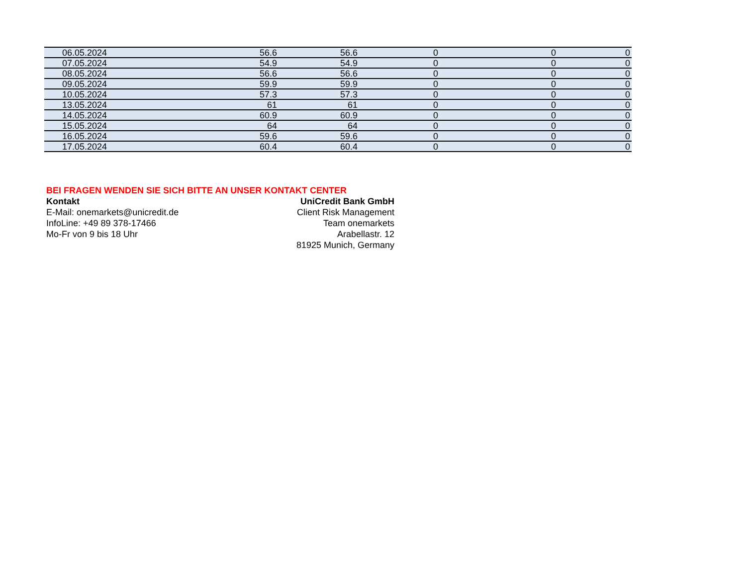| 06.05.2024 | 56.6 | 56.6 | 0 | 0 | 0 |
| 07.05.2024 | 54.9 | 54.9 | 0 | 0 | 0 |
| 08.05.2024 | 56.6 | 56.6 | 0 | 0 | 0 |
| 09.05.2024 | 59.9 | 59.9 | 0 | 0 | 0 |
| 10.05.2024 | 57.3 | 57.3 | 0 | 0 | 0 |
| 13.05.2024 | 61 | 61 | 0 | 0 | 0 |
| 14.05.2024 | 60.9 | 60.9 | 0 | 0 | 0 |
| 15.05.2024 | 64 | 64 | 0 | 0 | 0 |
| 16.05.2024 | 59.6 | 59.6 | 0 | 0 | 0 |
| 17.05.2024 | 60.4 | 60.4 | 0 | 0 | 0 |
BEI FRAGEN WENDEN SIE SICH BITTE AN UNSER KONTAKT CENTER
Kontakt UniCredit Bank GmbH
E-Mail: onemarkets@unicredit.de Client Risk Management
InfoLine: +49 89 378-17466 Team onemarkets
Mo-Fr von 9 bis 18 Uhr Arabellastr. 12
81925 Munich, Germany